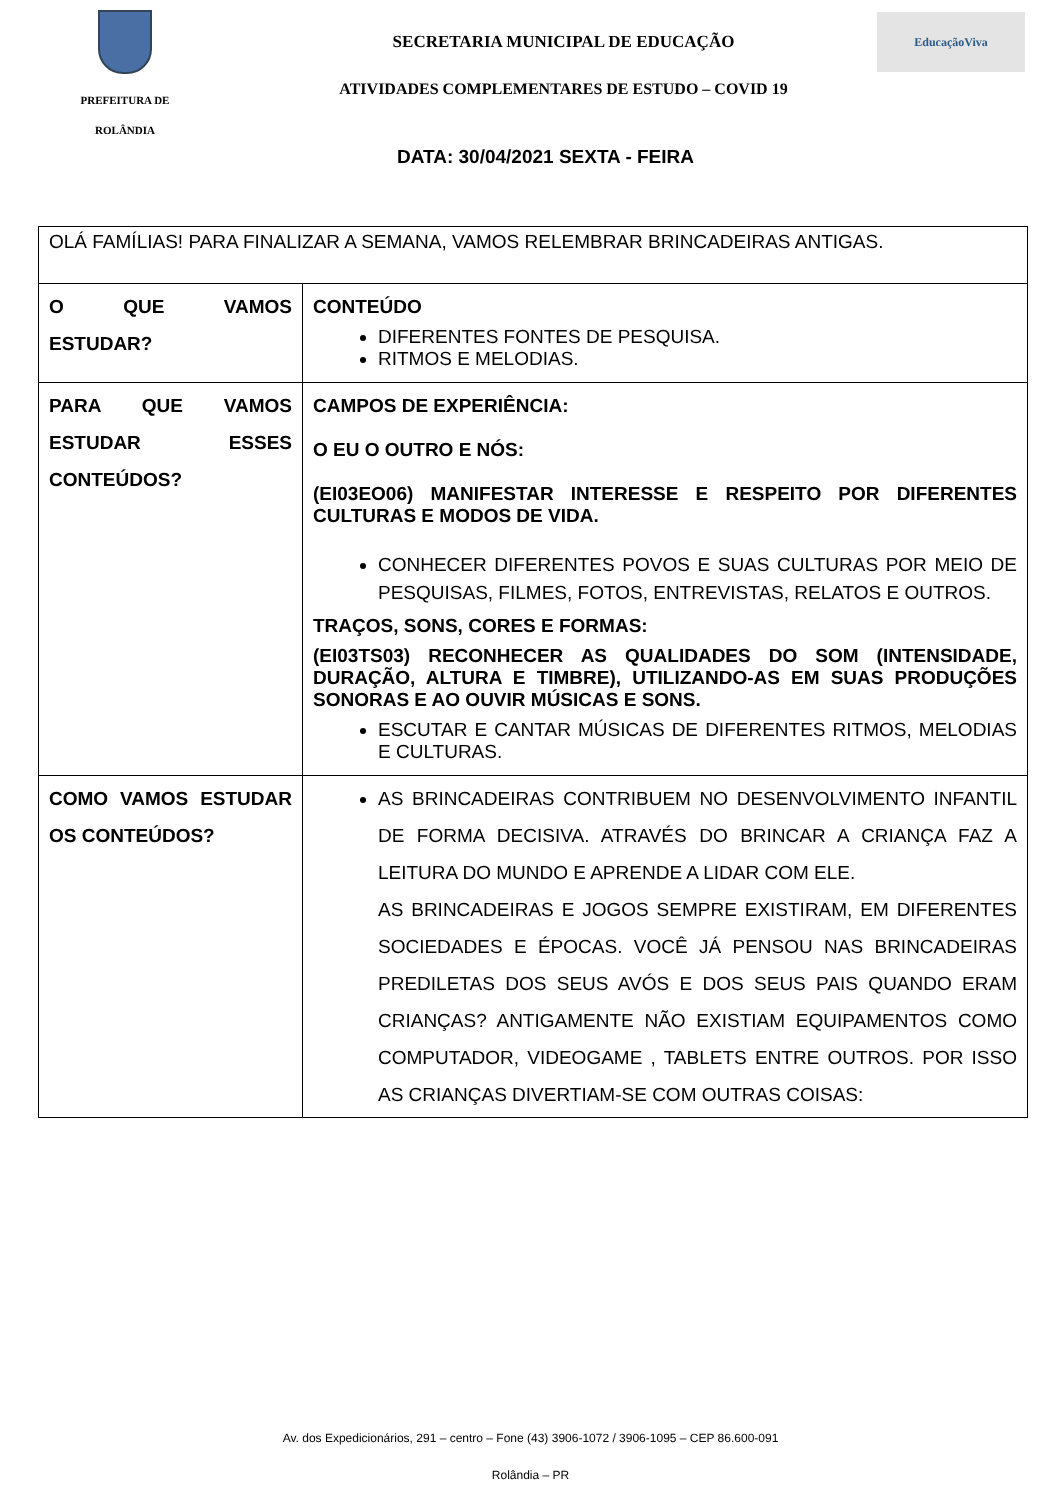PREFEITURA DE
ROLÂNDIA
SECRETARIA MUNICIPAL DE EDUCAÇÃO
ATIVIDADES COMPLEMENTARES DE ESTUDO – COVID 19
EducaçãoViva
DATA: 30/04/2021 SEXTA - FEIRA
| OLÁ FAMÍLIAS! PARA FINALIZAR A SEMANA, VAMOS RELEMBRAR BRINCADEIRAS ANTIGAS. | |
| O QUE VAMOS ESTUDAR? | CONTEÚDO DIFERENTES FONTES DE PESQUISA. RITMOS E MELODIAS. |
| PARA QUE VAMOS ESTUDAR ESSES CONTEÚDOS? | CAMPOS DE EXPERIÊNCIA: O EU O OUTRO E NÓS: (EI03EO06) MANIFESTAR INTERESSE E RESPEITO POR DIFERENTES CULTURAS E MODOS DE VIDA. CONHECER DIFERENTES POVOS E SUAS CULTURAS POR MEIO DE PESQUISAS, FILMES, FOTOS, ENTREVISTAS, RELATOS E OUTROS. TRAÇOS, SONS, CORES E FORMAS: (EI03TS03) RECONHECER AS QUALIDADES DO SOM (INTENSIDADE, DURAÇÃO, ALTURA E TIMBRE), UTILIZANDO-AS EM SUAS PRODUÇÕES SONORAS E AO OUVIR MÚSICAS E SONS. ESCUTAR E CANTAR MÚSICAS DE DIFERENTES RITMOS, MELODIAS E CULTURAS. |
| COMO VAMOS ESTUDAR OS CONTEÚDOS? | AS BRINCADEIRAS CONTRIBUEM NO DESENVOLVIMENTO INFANTIL DE FORMA DECISIVA. ATRAVÉS DO BRINCAR A CRIANÇA FAZ A LEITURA DO MUNDO E APRENDE A LIDAR COM ELE. AS BRINCADEIRAS E JOGOS SEMPRE EXISTIRAM, EM DIFERENTES SOCIEDADES E ÉPOCAS. VOCÊ JÁ PENSOU NAS BRINCADEIRAS PREDILETAS DOS SEUS AVÓS E DOS SEUS PAIS QUANDO ERAM CRIANÇAS? ANTIGAMENTE NÃO EXISTIAM EQUIPAMENTOS COMO COMPUTADOR, VIDEOGAME , TABLETS ENTRE OUTROS. POR ISSO AS CRIANÇAS DIVERTIAM-SE COM OUTRAS COISAS: |
Av. dos Expedicionários, 291 – centro – Fone (43) 3906-1072 / 3906-1095 – CEP 86.600-091
Rolândia – PR